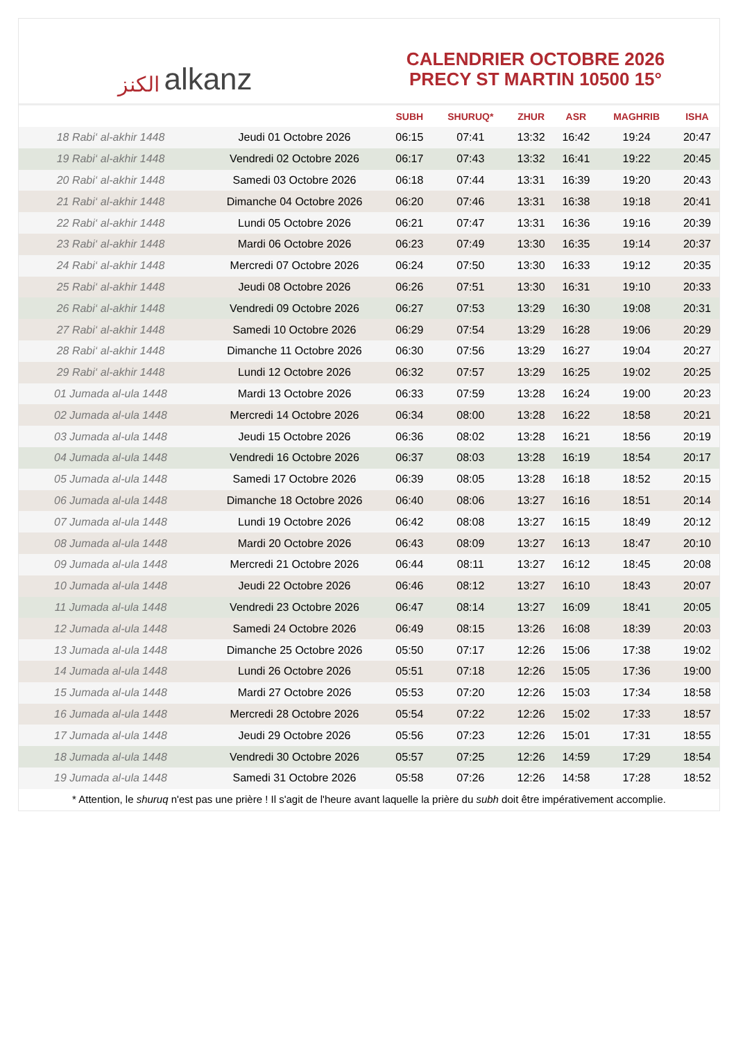الكنز alkanz
CALENDRIER OCTOBRE 2026
PRECY ST MARTIN 10500 15°
| | | SUBH | SHURUQ* | ZHUR | ASR | MAGHRIB | ISHA |
| --- | --- | --- | --- | --- | --- | --- | --- |
| 18 Rabi‘ al-akhir 1448 | Jeudi 01 Octobre 2026 | 06:15 | 07:41 | 13:32 | 16:42 | 19:24 | 20:47 |
| 19 Rabi‘ al-akhir 1448 | Vendredi 02 Octobre 2026 | 06:17 | 07:43 | 13:32 | 16:41 | 19:22 | 20:45 |
| 20 Rabi‘ al-akhir 1448 | Samedi 03 Octobre 2026 | 06:18 | 07:44 | 13:31 | 16:39 | 19:20 | 20:43 |
| 21 Rabi‘ al-akhir 1448 | Dimanche 04 Octobre 2026 | 06:20 | 07:46 | 13:31 | 16:38 | 19:18 | 20:41 |
| 22 Rabi‘ al-akhir 1448 | Lundi 05 Octobre 2026 | 06:21 | 07:47 | 13:31 | 16:36 | 19:16 | 20:39 |
| 23 Rabi‘ al-akhir 1448 | Mardi 06 Octobre 2026 | 06:23 | 07:49 | 13:30 | 16:35 | 19:14 | 20:37 |
| 24 Rabi‘ al-akhir 1448 | Mercredi 07 Octobre 2026 | 06:24 | 07:50 | 13:30 | 16:33 | 19:12 | 20:35 |
| 25 Rabi‘ al-akhir 1448 | Jeudi 08 Octobre 2026 | 06:26 | 07:51 | 13:30 | 16:31 | 19:10 | 20:33 |
| 26 Rabi‘ al-akhir 1448 | Vendredi 09 Octobre 2026 | 06:27 | 07:53 | 13:29 | 16:30 | 19:08 | 20:31 |
| 27 Rabi‘ al-akhir 1448 | Samedi 10 Octobre 2026 | 06:29 | 07:54 | 13:29 | 16:28 | 19:06 | 20:29 |
| 28 Rabi‘ al-akhir 1448 | Dimanche 11 Octobre 2026 | 06:30 | 07:56 | 13:29 | 16:27 | 19:04 | 20:27 |
| 29 Rabi‘ al-akhir 1448 | Lundi 12 Octobre 2026 | 06:32 | 07:57 | 13:29 | 16:25 | 19:02 | 20:25 |
| 01 Jumada al-ula 1448 | Mardi 13 Octobre 2026 | 06:33 | 07:59 | 13:28 | 16:24 | 19:00 | 20:23 |
| 02 Jumada al-ula 1448 | Mercredi 14 Octobre 2026 | 06:34 | 08:00 | 13:28 | 16:22 | 18:58 | 20:21 |
| 03 Jumada al-ula 1448 | Jeudi 15 Octobre 2026 | 06:36 | 08:02 | 13:28 | 16:21 | 18:56 | 20:19 |
| 04 Jumada al-ula 1448 | Vendredi 16 Octobre 2026 | 06:37 | 08:03 | 13:28 | 16:19 | 18:54 | 20:17 |
| 05 Jumada al-ula 1448 | Samedi 17 Octobre 2026 | 06:39 | 08:05 | 13:28 | 16:18 | 18:52 | 20:15 |
| 06 Jumada al-ula 1448 | Dimanche 18 Octobre 2026 | 06:40 | 08:06 | 13:27 | 16:16 | 18:51 | 20:14 |
| 07 Jumada al-ula 1448 | Lundi 19 Octobre 2026 | 06:42 | 08:08 | 13:27 | 16:15 | 18:49 | 20:12 |
| 08 Jumada al-ula 1448 | Mardi 20 Octobre 2026 | 06:43 | 08:09 | 13:27 | 16:13 | 18:47 | 20:10 |
| 09 Jumada al-ula 1448 | Mercredi 21 Octobre 2026 | 06:44 | 08:11 | 13:27 | 16:12 | 18:45 | 20:08 |
| 10 Jumada al-ula 1448 | Jeudi 22 Octobre 2026 | 06:46 | 08:12 | 13:27 | 16:10 | 18:43 | 20:07 |
| 11 Jumada al-ula 1448 | Vendredi 23 Octobre 2026 | 06:47 | 08:14 | 13:27 | 16:09 | 18:41 | 20:05 |
| 12 Jumada al-ula 1448 | Samedi 24 Octobre 2026 | 06:49 | 08:15 | 13:26 | 16:08 | 18:39 | 20:03 |
| 13 Jumada al-ula 1448 | Dimanche 25 Octobre 2026 | 05:50 | 07:17 | 12:26 | 15:06 | 17:38 | 19:02 |
| 14 Jumada al-ula 1448 | Lundi 26 Octobre 2026 | 05:51 | 07:18 | 12:26 | 15:05 | 17:36 | 19:00 |
| 15 Jumada al-ula 1448 | Mardi 27 Octobre 2026 | 05:53 | 07:20 | 12:26 | 15:03 | 17:34 | 18:58 |
| 16 Jumada al-ula 1448 | Mercredi 28 Octobre 2026 | 05:54 | 07:22 | 12:26 | 15:02 | 17:33 | 18:57 |
| 17 Jumada al-ula 1448 | Jeudi 29 Octobre 2026 | 05:56 | 07:23 | 12:26 | 15:01 | 17:31 | 18:55 |
| 18 Jumada al-ula 1448 | Vendredi 30 Octobre 2026 | 05:57 | 07:25 | 12:26 | 14:59 | 17:29 | 18:54 |
| 19 Jumada al-ula 1448 | Samedi 31 Octobre 2026 | 05:58 | 07:26 | 12:26 | 14:58 | 17:28 | 18:52 |
* Attention, le shuruq n'est pas une prière ! Il s'agit de l'heure avant laquelle la prière du subh doit être impérativement accomplie.